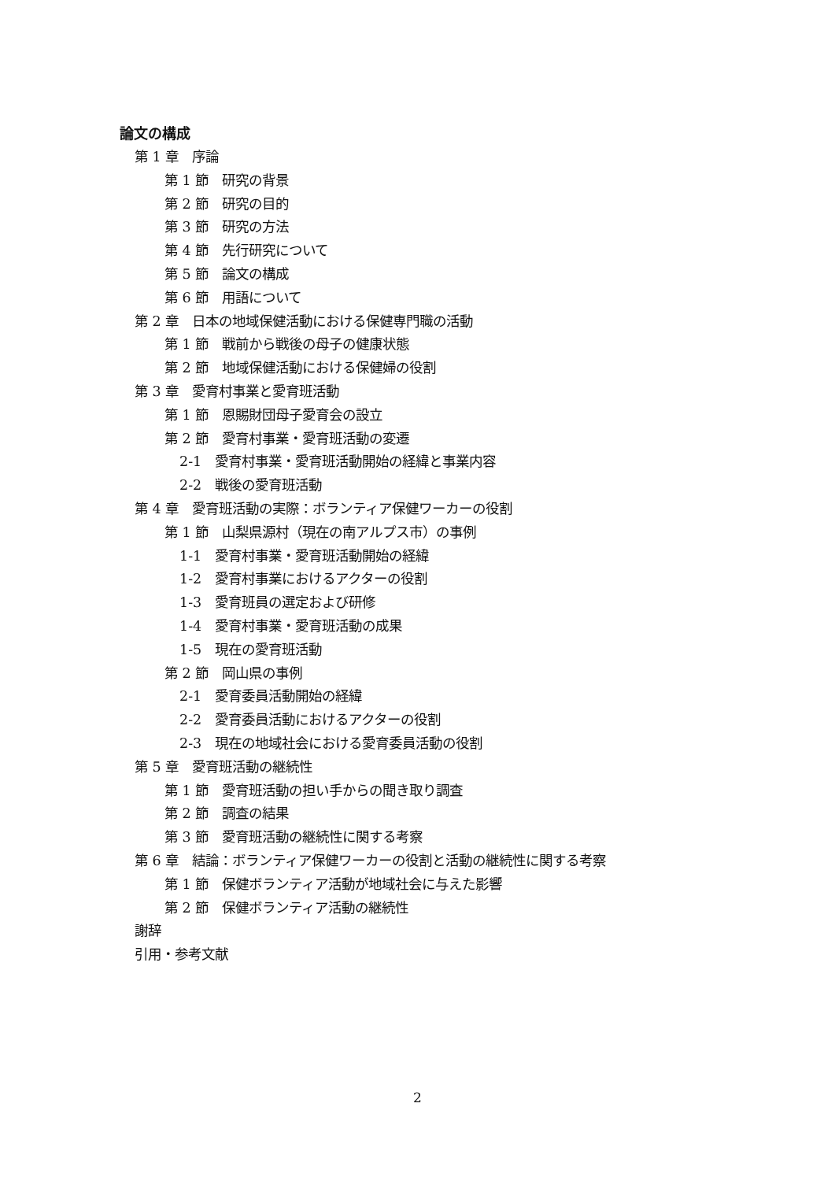論文の構成
第 1 章　序論
第 1 節　研究の背景
第 2 節　研究の目的
第 3 節　研究の方法
第 4 節　先行研究について
第 5 節　論文の構成
第 6 節　用語について
第 2 章　日本の地域保健活動における保健専門職の活動
第 1 節　戦前から戦後の母子の健康状態
第 2 節　地域保健活動における保健婦の役割
第 3 章　愛育村事業と愛育班活動
第 1 節　恩賜財団母子愛育会の設立
第 2 節　愛育村事業・愛育班活動の変遷
2-1　愛育村事業・愛育班活動開始の経緯と事業内容
2-2　戦後の愛育班活動
第 4 章　愛育班活動の実際：ボランティア保健ワーカーの役割
第 1 節　山梨県源村（現在の南アルプス市）の事例
1-1　愛育村事業・愛育班活動開始の経緯
1-2　愛育村事業におけるアクターの役割
1-3　愛育班員の選定および研修
1-4　愛育村事業・愛育班活動の成果
1-5　現在の愛育班活動
第 2 節　岡山県の事例
2-1　愛育委員活動開始の経緯
2-2　愛育委員活動におけるアクターの役割
2-3　現在の地域社会における愛育委員活動の役割
第 5 章　愛育班活動の継続性
第 1 節　愛育班活動の担い手からの聞き取り調査
第 2 節　調査の結果
第 3 節　愛育班活動の継続性に関する考察
第 6 章　結論：ボランティア保健ワーカーの役割と活動の継続性に関する考察
第 1 節　保健ボランティア活動が地域社会に与えた影響
第 2 節　保健ボランティア活動の継続性
謝辞
引用・参考文献
2